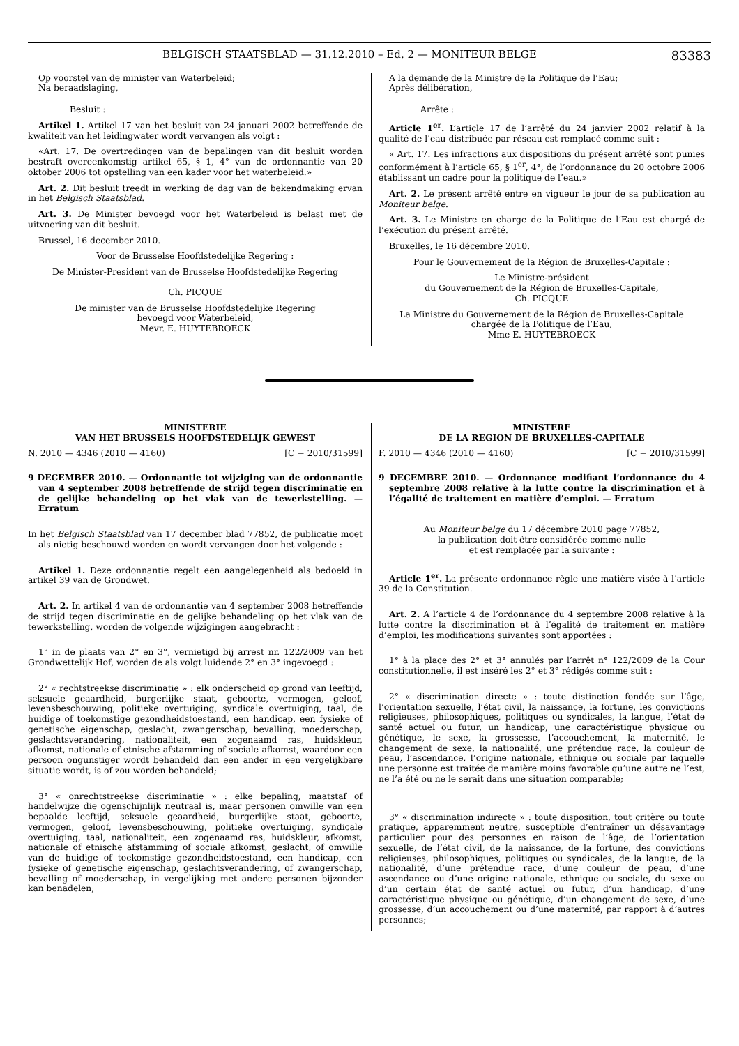BELGISCH STAATSBLAD — 31.12.2010 – Ed. 2 — MONITEUR BELGE 83383
Op voorstel van de minister van Waterbeleid;
Na beraadslaging,
Besluit :
Artikel 1. Artikel 17 van het besluit van 24 januari 2002 betreffende de kwaliteit van het leidingwater wordt vervangen als volgt :
«Art. 17. De overtredingen van de bepalingen van dit besluit worden bestraft overeenkomstig artikel 65, § 1, 4° van de ordonnantie van 20 oktober 2006 tot opstelling van een kader voor het waterbeleid.»
Art. 2. Dit besluit treedt in werking de dag van de bekendmaking ervan in het Belgisch Staatsblad.
Art. 3. De Minister bevoegd voor het Waterbeleid is belast met de uitvoering van dit besluit.
Brussel, 16 december 2010.
Voor de Brusselse Hoofdstedelijke Regering :
De Minister-President van de Brusselse Hoofdstedelijke Regering
Ch. PICQUE
De minister van de Brusselse Hoofdstedelijke Regering
bevoegd voor Waterbeleid,
Mevr. E. HUYTEBROECK
A la demande de la Ministre de la Politique de l’Eau;
Après délibération,
Arrête :
Article 1<sup>er</sup>. L’article 17 de l’arrêté du 24 janvier 2002 relatif à la qualité de l’eau distribuée par réseau est remplacé comme suit :
« Art. 17. Les infractions aux dispositions du présent arrêté sont punies conformément à l’article 65, § 1<sup>er</sup>, 4°, de l’ordonnance du 20 octobre 2006 établissant un cadre pour la politique de l’eau.»
Art. 2. Le présent arrêté entre en vigueur le jour de sa publication au Moniteur belge.
Art. 3. Le Ministre en charge de la Politique de l’Eau est chargé de l’exécution du présent arrêté.
Bruxelles, le 16 décembre 2010.
Pour le Gouvernement de la Région de Bruxelles-Capitale :
Le Ministre-président
du Gouvernement de la Région de Bruxelles-Capitale,
Ch. PICQUE
La Ministre du Gouvernement de la Région de Bruxelles-Capitale
chargée de la Politique de l’Eau,
Mme E. HUYTEBROECK
MINISTERIE
VAN HET BRUSSELS HOOFDSTEDELIJK GEWEST
N. 2010 — 4346 (2010 — 4160) [C − 2010/31599]
9 DECEMBER 2010. — Ordonnantie tot wijziging van de ordonnantie van 4 september 2008 betreffende de strijd tegen discriminatie en de gelijke behandeling op het vlak van de tewerkstelling. — Erratum
In het Belgisch Staatsblad van 17 december blad 77852, de publicatie moet als nietig beschouwd worden en wordt vervangen door het volgende :
Artikel 1. Deze ordonnantie regelt een aangelegenheid als bedoeld in artikel 39 van de Grondwet.
Art. 2. In artikel 4 van de ordonnantie van 4 september 2008 betreffende de strijd tegen discriminatie en de gelijke behandeling op het vlak van de tewerkstelling, worden de volgende wijzigingen aangebracht :
1° in de plaats van 2° en 3°, vernietigd bij arrest nr. 122/2009 van het Grondwettelijk Hof, worden de als volgt luidende 2° en 3° ingevoegd :
2° « rechtstreekse discriminatie » : elk onderscheid op grond van leeftijd, seksuele geaardheid, burgerlijke staat, geboorte, vermogen, geloof, levensbeschouwing, politieke overtuiging, syndicale overtuiging, taal, de huidige of toekomstige gezondheidstoestand, een handicap, een fysieke of genetische eigenschap, geslacht, zwangerschap, bevalling, moederschap, geslachtsverandering, nationaliteit, een zogenaamd ras, huidskleur, afkomst, nationale of etnische afstamming of sociale afkomst, waardoor een persoon ongunstiger wordt behandeld dan een ander in een vergelijkbare situatie wordt, is of zou worden behandeld;
3° « onrechtstreekse discriminatie » : elke bepaling, maatstaf of handelwijze die ogenschijnlijk neutraal is, maar personen omwille van een bepaalde leeftijd, seksuele geaardheid, burgerlijke staat, geboorte, vermogen, geloof, levensbeschouwing, politieke overtuiging, syndicale overtuiging, taal, nationaliteit, een zogenaamd ras, huidskleur, afkomst, nationale of etnische afstamming of sociale afkomst, geslacht, of omwille van de huidige of toekomstige gezondheidstoestand, een handicap, een fysieke of genetische eigenschap, geslachtsverandering, of zwangerschap, bevalling of moederschap, in vergelijking met andere personen bijzonder kan benadelen;
MINISTERE
DE LA REGION DE BRUXELLES-CAPITALE
F. 2010 — 4346 (2010 — 4160) [C − 2010/31599]
9 DECEMBRE 2010. — Ordonnance modifiant l’ordonnance du 4 septembre 2008 relative à la lutte contre la discrimination et à l’égalité de traitement en matière d’emploi. — Erratum
Au Moniteur belge du 17 décembre 2010 page 77852,
la publication doit être considérée comme nulle
et est remplacée par la suivante :
Article 1<sup>er</sup>. La présente ordonnance règle une matière visée à l’article 39 de la Constitution.
Art. 2. A l’article 4 de l’ordonnance du 4 septembre 2008 relative à la lutte contre la discrimination et à l’égalité de traitement en matière d’emploi, les modifications suivantes sont apportées :
1° à la place des 2° et 3° annulés par l’arrêt n° 122/2009 de la Cour constitutionnelle, il est inséré les 2° et 3° rédigés comme suit :
2° « discrimination directe » : toute distinction fondée sur l’âge, l’orientation sexuelle, l’état civil, la naissance, la fortune, les convictions religieuses, philosophiques, politiques ou syndicales, la langue, l’état de santé actuel ou futur, un handicap, une caractéristique physique ou génétique, le sexe, la grossesse, l’accouchement, la maternité, le changement de sexe, la nationalité, une prétendue race, la couleur de peau, l’ascendance, l’origine nationale, ethnique ou sociale par laquelle une personne est traitée de manière moins favorable qu’une autre ne l’est, ne l’a été ou ne le serait dans une situation comparable;
3° « discrimination indirecte » : toute disposition, tout critère ou toute pratique, apparemment neutre, susceptible d’entraîner un désavantage particulier pour des personnes en raison de l’âge, de l’orientation sexuelle, de l’état civil, de la naissance, de la fortune, des convictions religieuses, philosophiques, politiques ou syndicales, de la langue, de la nationalité, d’une prétendue race, d’une couleur de peau, d’une ascendance ou d’une origine nationale, ethnique ou sociale, du sexe ou d’un certain état de santé actuel ou futur, d’un handicap, d’une caractéristique physique ou génétique, d’un changement de sexe, d’une grossesse, d’un accouchement ou d’une maternité, par rapport à d’autres personnes;